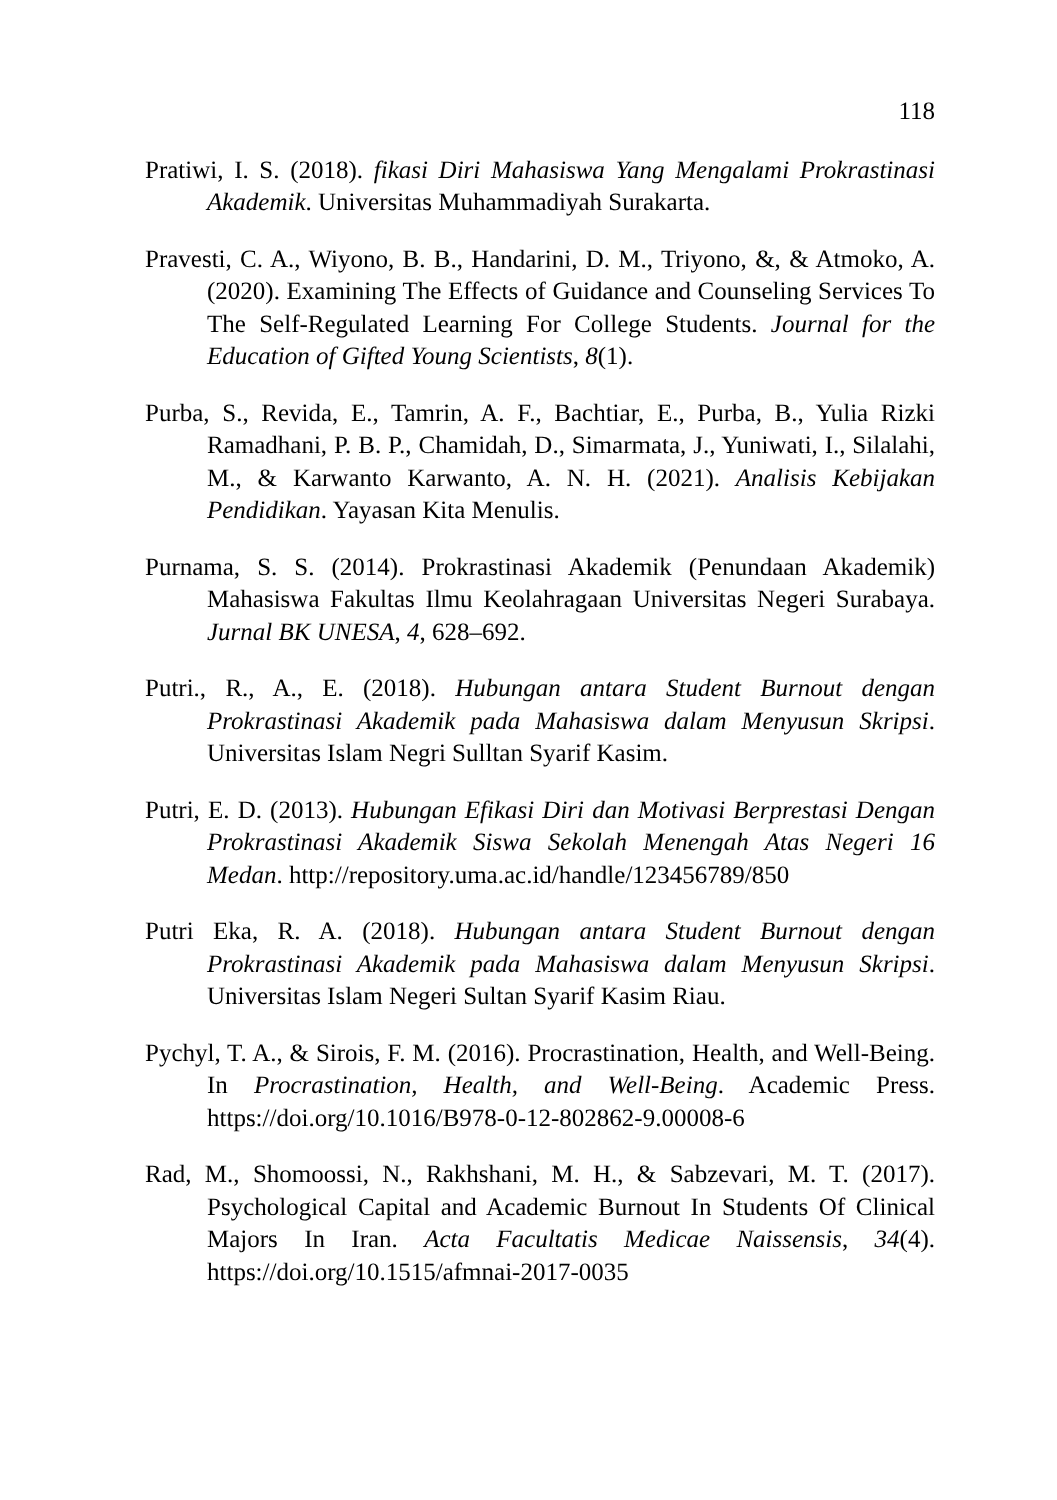118
Pratiwi, I. S. (2018). fikasi Diri Mahasiswa Yang Mengalami Prokrastinasi Akademik. Universitas Muhammadiyah Surakarta.
Pravesti, C. A., Wiyono, B. B., Handarini, D. M., Triyono, &, & Atmoko, A. (2020). Examining The Effects of Guidance and Counseling Services To The Self-Regulated Learning For College Students. Journal for the Education of Gifted Young Scientists, 8(1).
Purba, S., Revida, E., Tamrin, A. F., Bachtiar, E., Purba, B., Yulia Rizki Ramadhani, P. B. P., Chamidah, D., Simarmata, J., Yuniwati, I., Silalahi, M., & Karwanto Karwanto, A. N. H. (2021). Analisis Kebijakan Pendidikan. Yayasan Kita Menulis.
Purnama, S. S. (2014). Prokrastinasi Akademik (Penundaan Akademik) Mahasiswa Fakultas Ilmu Keolahragaan Universitas Negeri Surabaya. Jurnal BK UNESA, 4, 628–692.
Putri., R., A., E. (2018). Hubungan antara Student Burnout dengan Prokrastinasi Akademik pada Mahasiswa dalam Menyusun Skripsi. Universitas Islam Negri Sulltan Syarif Kasim.
Putri, E. D. (2013). Hubungan Efikasi Diri dan Motivasi Berprestasi Dengan Prokrastinasi Akademik Siswa Sekolah Menengah Atas Negeri 16 Medan. http://repository.uma.ac.id/handle/123456789/850
Putri Eka, R. A. (2018). Hubungan antara Student Burnout dengan Prokrastinasi Akademik pada Mahasiswa dalam Menyusun Skripsi. Universitas Islam Negeri Sultan Syarif Kasim Riau.
Pychyl, T. A., & Sirois, F. M. (2016). Procrastination, Health, and Well-Being. In Procrastination, Health, and Well-Being. Academic Press. https://doi.org/10.1016/B978-0-12-802862-9.00008-6
Rad, M., Shomoossi, N., Rakhshani, M. H., & Sabzevari, M. T. (2017). Psychological Capital and Academic Burnout In Students Of Clinical Majors In Iran. Acta Facultatis Medicae Naissensis, 34(4). https://doi.org/10.1515/afmnai-2017-0035